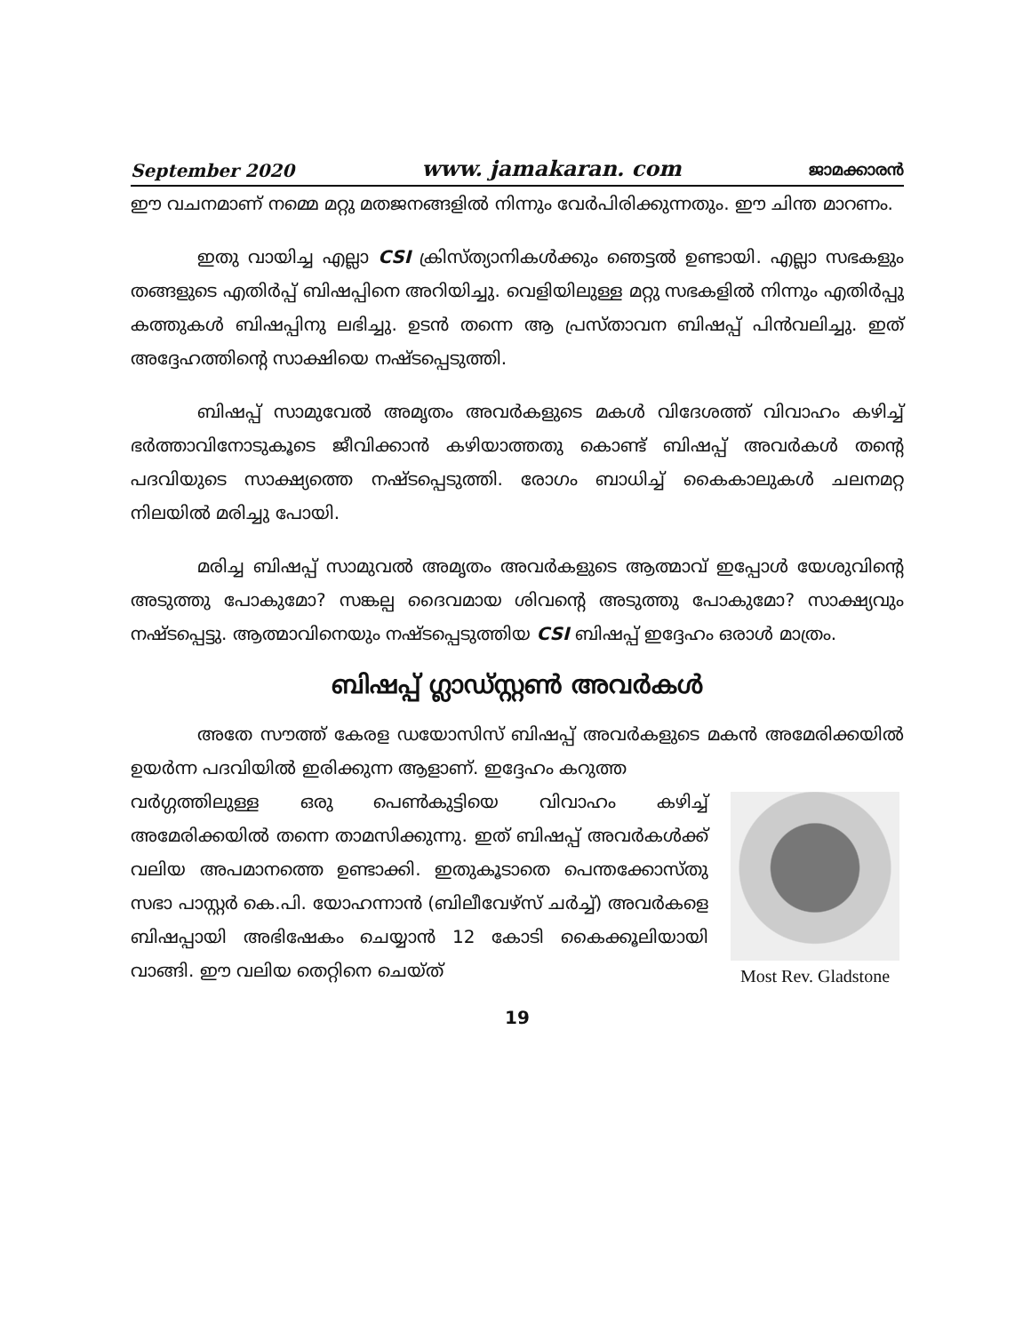September 2020 www. jamakaran. com ജാമക്കാരൻ
ഈ വചനമാണ് നമ്മെ മറ്റു മതജനങ്ങളിൽ നിന്നും വേർപിരിക്കുന്നതും. ഈ ചിന്ത മാറണം.
ഇതു വായിച്ച എല്ലാ CSI ക്രിസ്ത്യാനികൾക്കും ഞെട്ടൽ ഉണ്ടായി. എല്ലാ സഭകളും തങ്ങളുടെ എതിർപ്പ് ബിഷപ്പിനെ അറിയിച്ചു. വെളിയിലുള്ള മറ്റു സഭകളിൽ നിന്നും എതിർപ്പു കത്തുകൾ ബിഷപ്പിനു ലഭിച്ചു. ഉടൻ തന്നെ ആ പ്രസ്താവന ബിഷപ്പ് പിൻവലിച്ചു. ഇത് അദ്ദേഹത്തിന്റെ സാക്ഷിയെ നഷ്ടപ്പെടുത്തി.
ബിഷപ്പ് സാമുവേൽ അമൃതം അവർകളുടെ മകൾ വിദേശത്ത് വിവാഹം കഴിച്ച് ഭർത്താവിനോടുകൂടെ ജീവിക്കാൻ കഴിയാത്തതു കൊണ്ട് ബിഷപ്പ് അവർകൾ തന്റെ പദവിയുടെ സാക്ഷ്യത്തെ നഷ്ടപ്പെടുത്തി. രോഗം ബാധിച്ച് കൈകാലുകൾ ചലനമറ്റ നിലയിൽ മരിച്ചു പോയി.
മരിച്ച ബിഷപ്പ് സാമുവൽ അമൃതം അവർകളുടെ ആത്മാവ് ഇപ്പോൾ യേശുവിന്റെ അടുത്തു പോകുമോ? സങ്കല്പ ദൈവമായ ശിവന്റെ അടുത്തു പോകുമോ? സാക്ഷ്യവും നഷ്ടപ്പെട്ടു. ആത്മാവിനെയും നഷ്ടപ്പെടുത്തിയ CSI ബിഷപ്പ് ഇദ്ദേഹം ഒരാൾ മാത്രം.
ബിഷപ്പ് ഗ്ലാഡ്സ്റ്റൺ അവർകൾ
അതേ സൗത്ത് കേരള ഡയോസിസ് ബിഷപ്പ് അവർകളുടെ മകൻ അമേരിക്കയിൽ ഉയർന്ന പദവിയിൽ ഇരിക്കുന്ന ആളാണ്. ഇദ്ദേഹം കറുത്ത
Most Rev. Gladstone
വർഗ്ഗത്തിലുള്ള ഒരു പെൺകുട്ടിയെ വിവാഹം കഴിച്ച് അമേരിക്കയിൽ തന്നെ താമസിക്കുന്നു. ഇത് ബിഷപ്പ് അവർകൾക്ക് വലിയ അപമാനത്തെ ഉണ്ടാക്കി. ഇതുകൂടാതെ പെന്തക്കോസ്തു സഭാ പാസ്റ്റർ കെ.പി. യോഹന്നാൻ (ബിലീവേഴ്സ് ചർച്ച്) അവർകളെ ബിഷപ്പായി അഭിഷേകം ചെയ്യാൻ 12 കോടി കൈക്കൂലിയായി വാങ്ങി. ഈ വലിയ തെറ്റിനെ ചെയ്ത്
19